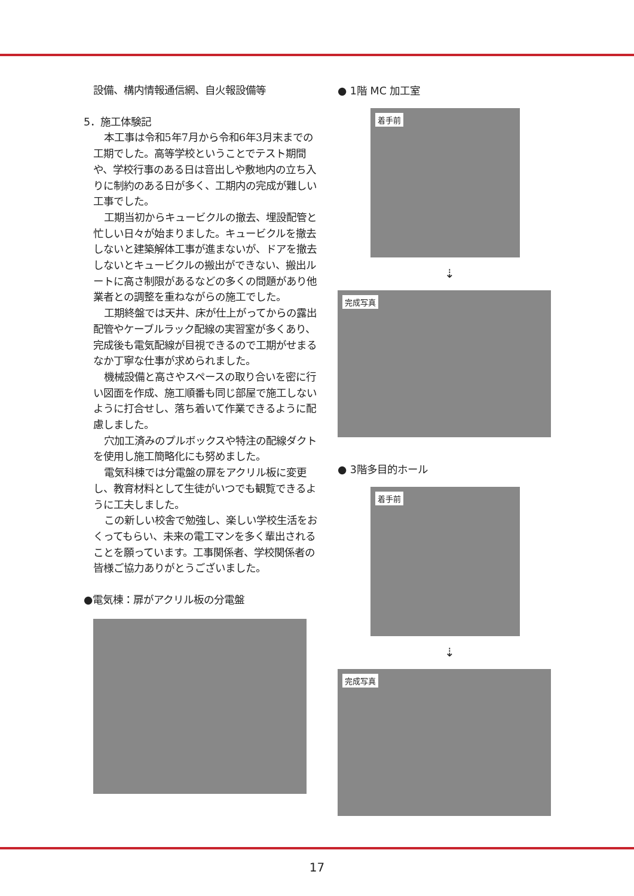設備、構内情報通信網、自火報設備等
5．施工体験記
本工事は令和5年7月から令和6年3月末までの工期でした。高等学校ということでテスト期間や、学校行事のある日は音出しや敷地内の立ち入りに制約のある日が多く、工期内の完成が難しい工事でした。
工期当初からキュービクルの撤去、埋設配管と忙しい日々が始まりました。キュービクルを撤去しないと建築解体工事が進まないが、ドアを撤去しないとキュービクルの搬出ができない、搬出ルートに高さ制限があるなどの多くの問題があり他業者との調整を重ねながらの施工でした。
工期終盤では天井、床が仕上がってからの露出配管やケーブルラック配線の実習室が多くあり、完成後も電気配線が目視できるので工期がせまるなか丁寧な仕事が求められました。
機械設備と高さやスペースの取り合いを密に行い図面を作成、施工順番も同じ部屋で施工しないように打合せし、落ち着いて作業できるように配慮しました。
穴加工済みのプルボックスや特注の配線ダクトを使用し施工簡略化にも努めました。
電気科棟では分電盤の扉をアクリル板に変更し、教育材料として生徒がいつでも観覧できるように工夫しました。
この新しい校舎で勉強し、楽しい学校生活をおくってもらい、未来の電工マンを多く輩出されることを願っています。工事関係者、学校関係者の皆様ご協力ありがとうございました。
●電気棟：扉がアクリル板の分電盤
● 1階 MC 加工室
着手前
⇣
完成写真
● 3階多目的ホール
着手前
⇣
完成写真
17